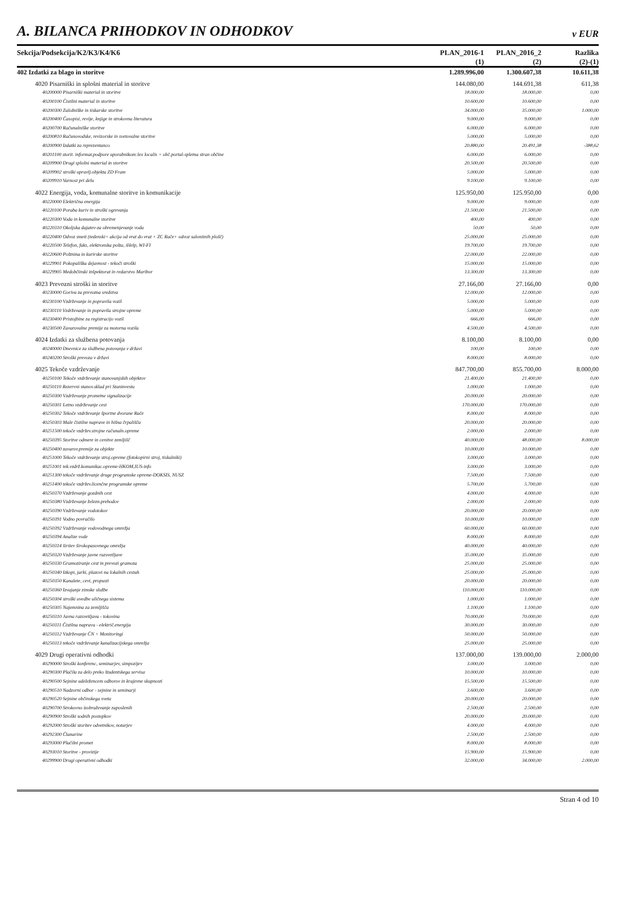A. BILANCA PRIHODKOV IN ODHODKOV v EUR
| Sekcija/Podsekcija/K2/K3/K4/K6 | PLAN_2016-1 | PLAN_2016_2 | Razlika |
| --- | --- | --- | --- |
| | (1) | (2) | (2)-(1) |
| 402 Izdatki za blago in storitve | 1.289.996,00 | 1.300.607,38 | 10.611,38 |
| 4020 Pisarniški in splošni material in storitve | 144.080,00 | 144.691,38 | 611,38 |
| 40200000 Pisarniški material in storitve | 18.000,00 | 18.000,00 | 0,00 |
| 40200100 Čistilni material in storitve | 10.600,00 | 10.600,00 | 0,00 |
| 40200300 Založniške in tiskarske storitve | 34.000,00 | 35.000,00 | 1.000,00 |
| 40200400 Časopisi, revije, knjige in strokovna literatura | 9.000,00 | 9.000,00 | 0,00 |
| 40200700 Računalniške storitve | 6.000,00 | 6.000,00 | 0,00 |
| 40200810 Računovodske, revizorske in svetovalne storitve | 5.000,00 | 5.000,00 | 0,00 |
| 40200900 Izdatki za reprezentanco | 20.880,00 | 20.491,38 | -388,62 |
| 40201100 storit. informat.podpore uporabnikom:lex localis + obč.portal-spletna stran občine | 6.000,00 | 6.000,00 | 0,00 |
| 40209900 Drugi splošni material in storitve | 20.500,00 | 20.500,00 | 0,00 |
| 40209902 stroški upravlj.objekta ZD Fram | 5.000,00 | 5.000,00 | 0,00 |
| 40209910 Varnost pri delu | 9.100,00 | 9.100,00 | 0,00 |
| 4022 Energija, voda, komunalne storitve in komunikacije | 125.950,00 | 125.950,00 | 0,00 |
| 40220000 Električna energija | 9.000,00 | 9.000,00 | 0,00 |
| 40220100 Poraba kuriv in stroški ogrevanja | 21.500,00 | 21.500,00 | 0,00 |
| 40220300 Voda in komunalne storitve | 400,00 | 400,00 | 0,00 |
| 40220310 Okoljska dajatev-za obremenjevanje voda | 50,00 | 50,00 | 0,00 |
| 40220400 Odvoz smeti (tedenski+ akcija od vrat do vrat + ZC Rače+ odvoz salonitnih plošč) | 25.000,00 | 25.000,00 | 0,00 |
| 40220500 Telefon, faks, elektronska pošta, iHelp, WI-FI | 19.700,00 | 19.700,00 | 0,00 |
| 40220600 Poštnina in kurirske storitve | 22.000,00 | 22.000,00 | 0,00 |
| 40229901 Pokopališka dejavnost - tekoči stroški | 15.000,00 | 15.000,00 | 0,00 |
| 40229905 Medobčinski inšpektorat in redarstvo Maribor | 13.300,00 | 13.300,00 | 0,00 |
| 4023 Prevozni stroški in storitve | 27.166,00 | 27.166,00 | 0,00 |
| 40230000 Goriva za prevozna sredstva | 12.000,00 | 12.000,00 | 0,00 |
| 40230100 Vzdrževanje in popravila vozil | 5.000,00 | 5.000,00 | 0,00 |
| 40230110 Vzdrževanje in popravila strojne opreme | 5.000,00 | 5.000,00 | 0,00 |
| 40230400 Pristojbine za registracijo vozil | 666,00 | 666,00 | 0,00 |
| 40230500 Zavarovalne premije za motorna vozila | 4.500,00 | 4.500,00 | 0,00 |
| 4024 Izdatki za službena potovanja | 8.100,00 | 8.100,00 | 0,00 |
| 40240000 Dnevnice za službena potovanja v državi | 100,00 | 100,00 | 0,00 |
| 40240200 Stroški prevoza v državi | 8.000,00 | 8.000,00 | 0,00 |
| 4025 Tekoče vzdrževanje | 847.700,00 | 855.700,00 | 8.000,00 |
| 40250100 Tekoče vzdrževanje stanovanjskih objektov | 21.400,00 | 21.400,00 | 0,00 |
| 40250110 Rezervni stanov.sklad pri Staninvestu | 1.000,00 | 1.000,00 | 0,00 |
| 40250300 Vzdrževanje prometne signalizacije | 20.000,00 | 20.000,00 | 0,00 |
| 40250301 Letno vzdrževanje cest | 170.000,00 | 170.000,00 | 0,00 |
| 40250302 Tekoče vzdrževanje športne dvorane Rače | 8.000,00 | 8.000,00 | 0,00 |
| 40250303 Male čistilne naprave in hišna črpališča | 20.000,00 | 20.000,00 | 0,00 |
| 40251500 tekoče vzdržev.strojne računaln.opreme | 2.000,00 | 2.000,00 | 0,00 |
| 40250395 Storitve odmere in cenitve zemljišč | 40.000,00 | 48.000,00 | 8.000,00 |
| 40250400 zavarov.premije za objekte | 10.000,00 | 10.000,00 | 0,00 |
| 40251000 Tekoče vzdrževanje stroj.opreme (fotokopirni stroj, tiskalniki) | 3.000,00 | 3.000,00 | 0,00 |
| 40251001 tek.vzdrž.komunikac.opreme-HKOM,IUS-info | 3.000,00 | 3.000,00 | 0,00 |
| 40251300 tekoče vzdrževanje druge programske opreme-DOKSIS, NUSZ | 7.500,00 | 7.500,00 | 0,00 |
| 40251400 tekoče vzdržev.licenčne programske opreme | 5.700,00 | 5.700,00 | 0,00 |
| 40250370 Vzdrževanje gozdnih cest | 4.000,00 | 4.000,00 | 0,00 |
| 40250380 Vzdrževanje železn.prehodov | 2.000,00 | 2.000,00 | 0,00 |
| 40250390 Vzdrževanje vodotokov | 20.000,00 | 20.000,00 | 0,00 |
| 40250391 Vodno povračilo | 10.000,00 | 10.000,00 | 0,00 |
| 40250392 Vzdrževanje vodovodnega omrežja | 60.000,00 | 60.000,00 | 0,00 |
| 40250394 Analize vode | 8.000,00 | 8.000,00 | 0,00 |
| 40250314 širitev širokopasovnega omrežja | 40.000,00 | 40.000,00 | 0,00 |
| 40250320 Vzdrževanje javne razsvetljave | 35.000,00 | 35.000,00 | 0,00 |
| 40250330 Gramoziranje cest in prevozi gramoza | 25.000,00 | 25.000,00 | 0,00 |
| 40250340 Izkopi, jarki, plazovi na lokalnih cestah | 25.000,00 | 25.000,00 | 0,00 |
| 40250350 Kanalete, cevi, propusti | 20.000,00 | 20.000,00 | 0,00 |
| 40250360 Izvajanje zimske službe | 110.000,00 | 110.000,00 | 0,00 |
| 40250304 stroški uvedbe uličnega sistema | 1.000,00 | 1.000,00 | 0,00 |
| 40250305 Najemnina za zemljišča | 1.100,00 | 1.100,00 | 0,00 |
| 40250310 Javna razsvetljava - tokovina | 70.000,00 | 70.000,00 | 0,00 |
| 40250311 Čistilna naprava - električ.energija | 30.000,00 | 30.000,00 | 0,00 |
| 40250312 Vzdrževanje ČN + Monitoringi | 50.000,00 | 50.000,00 | 0,00 |
| 40250313 tekoče vzdrževanje kanalizacijskega omrežja | 25.000,00 | 25.000,00 | 0,00 |
| 4029 Drugi operativni odhodki | 137.000,00 | 139.000,00 | 2.000,00 |
| 40290000 Stroški konferenc, seminarjev, simpozijev | 3.000,00 | 3.000,00 | 0,00 |
| 40290300 Plačila za delo preko študentskega servisa | 10.000,00 | 10.000,00 | 0,00 |
| 40290500 Sejnine udeležencem odborov in krajevne skupnosti | 15.500,00 | 15.500,00 | 0,00 |
| 40290510 Nadzorni odbor - sejnine in seminarji | 3.600,00 | 3.600,00 | 0,00 |
| 40290520 Sejnine občinskega sveta | 20.000,00 | 20.000,00 | 0,00 |
| 40290700 Strokovno izobraževanje zaposlenih | 2.500,00 | 2.500,00 | 0,00 |
| 40290900 Stroški sodnih postopkov | 20.000,00 | 20.000,00 | 0,00 |
| 40292000 Stroški storitev odvetnikov, notarjev | 4.000,00 | 4.000,00 | 0,00 |
| 40292300 Članarine | 2.500,00 | 2.500,00 | 0,00 |
| 40293000 Plačilni promet | 8.000,00 | 8.000,00 | 0,00 |
| 40293010 Storitve - provizije | 15.900,00 | 15.900,00 | 0,00 |
| 40299900 Drugi operativni odhodki | 32.000,00 | 34.000,00 | 2.000,00 |
Stran 4 od 10